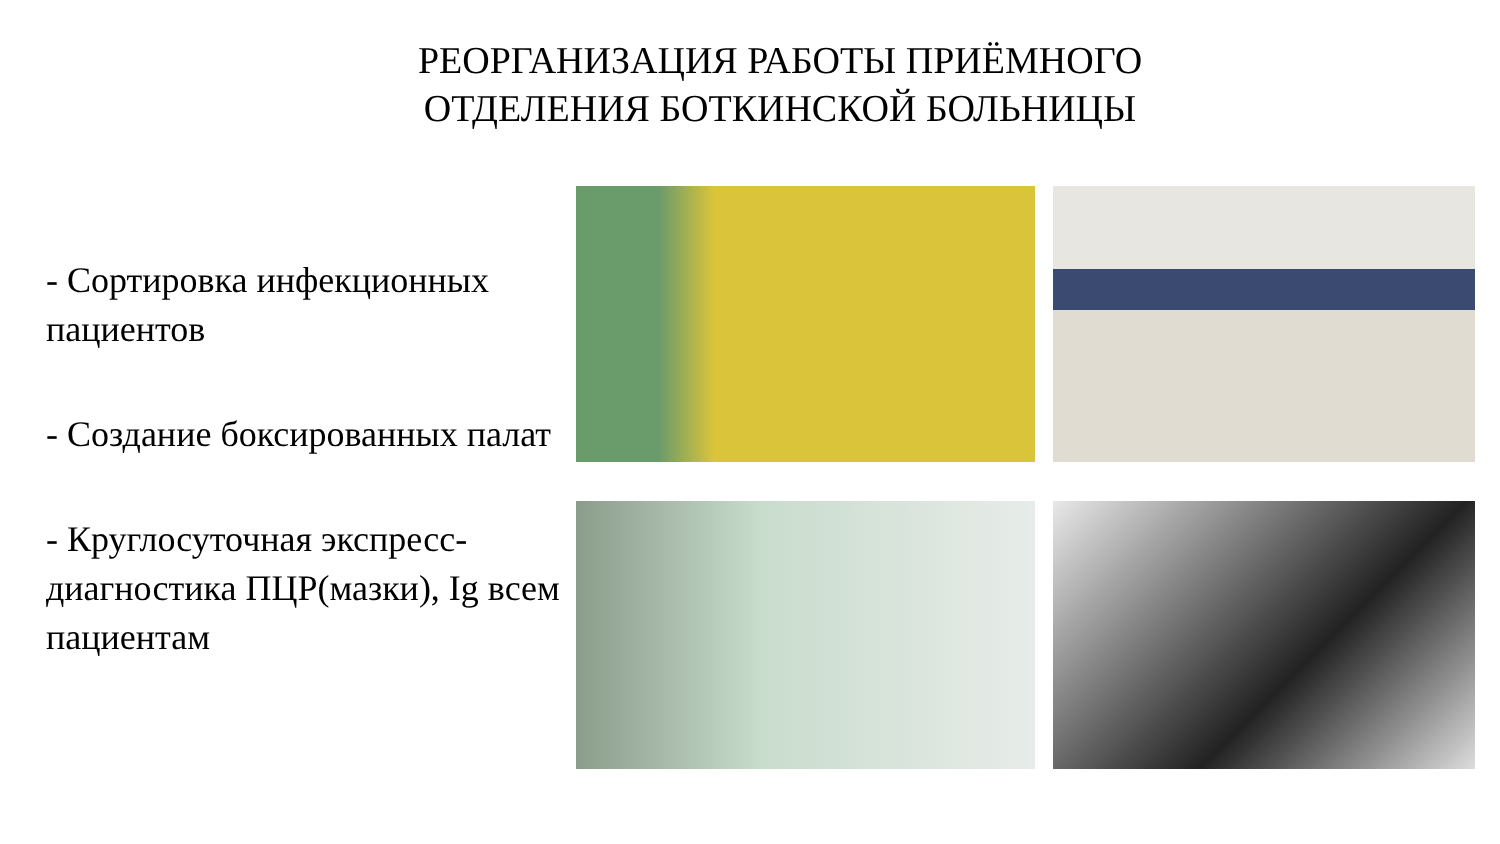РЕОРГАНИЗАЦИЯ РАБОТЫ ПРИЁМНОГО
ОТДЕЛЕНИЯ БОТКИНСКОЙ БОЛЬНИЦЫ
- Сортировка инфекционных пациентов
- Создание боксированных палат
- Круглосуточная экспресс-диагностика ПЦР(мазки), Ig всем пациентам